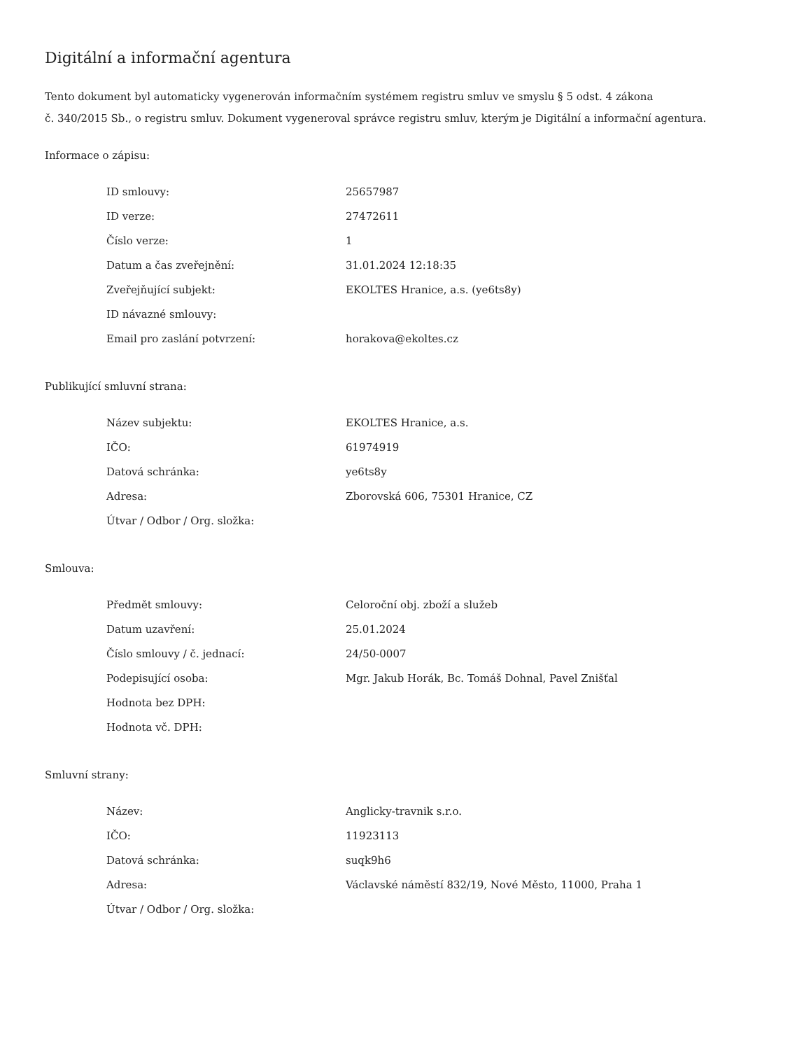Digitální a informační agentura
Tento dokument byl automaticky vygenerován informačním systémem registru smluv ve smyslu § 5 odst. 4 zákona
č. 340/2015 Sb., o registru smluv. Dokument vygeneroval správce registru smluv, kterým je Digitální a informační agentura.
Informace o zápisu:
| ID smlouvy: | 25657987 |
| ID verze: | 27472611 |
| Číslo verze: | 1 |
| Datum a čas zveřejnění: | 31.01.2024 12:18:35 |
| Zveřejňující subjekt: | EKOLTES Hranice, a.s. (ye6ts8y) |
| ID návazné smlouvy: | |
| Email pro zaslání potvrzení: | horakova@ekoltes.cz |
Publikující smluvní strana:
| Název subjektu: | EKOLTES Hranice, a.s. |
| IČO: | 61974919 |
| Datová schránka: | ye6ts8y |
| Adresa: | Zborovská 606, 75301 Hranice, CZ |
| Útvar / Odbor / Org. složka: | |
Smlouva:
| Předmět smlouvy: | Celoroční obj. zboží a služeb |
| Datum uzavření: | 25.01.2024 |
| Číslo smlouvy / č. jednací: | 24/50-0007 |
| Podepisující osoba: | Mgr. Jakub Horák, Bc. Tomáš Dohnal, Pavel Znišťal |
| Hodnota bez DPH: | |
| Hodnota vč. DPH: | |
Smluvní strany:
| Název: | Anglicky-travnik s.r.o. |
| IČO: | 11923113 |
| Datová schránka: | suqk9h6 |
| Adresa: | Václavské náměstí 832/19, Nové Město, 11000, Praha 1 |
| Útvar / Odbor / Org. složka: | |